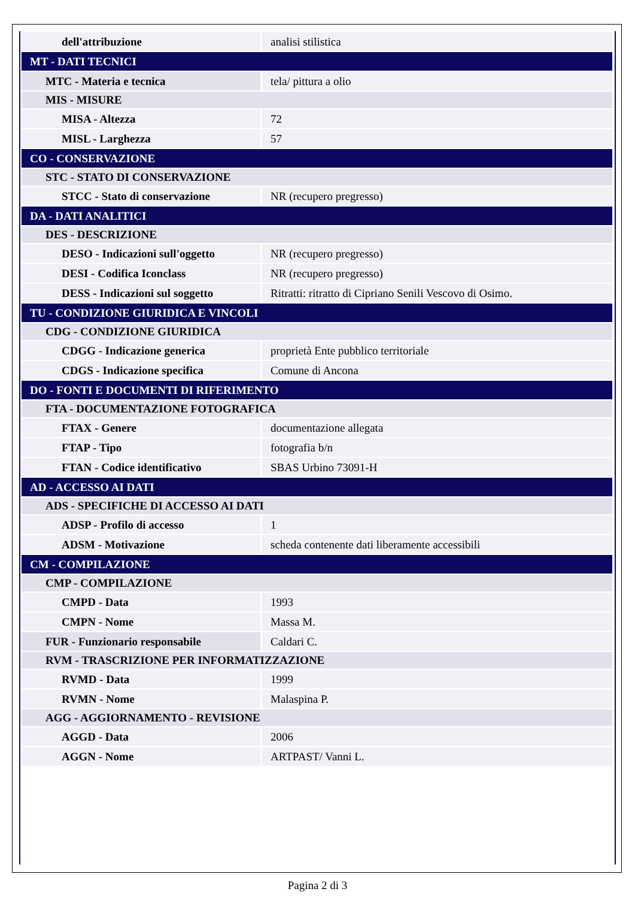| dell'attribuzione | analisi stilistica |
| MT - DATI TECNICI | |
| MTC - Materia e tecnica | tela/ pittura a olio |
| MIS - MISURE | |
| MISA - Altezza | 72 |
| MISL - Larghezza | 57 |
| CO - CONSERVAZIONE | |
| STC - STATO DI CONSERVAZIONE | |
| STCC - Stato di conservazione | NR (recupero pregresso) |
| DA - DATI ANALITICI | |
| DES - DESCRIZIONE | |
| DESO - Indicazioni sull'oggetto | NR (recupero pregresso) |
| DESI - Codifica Iconclass | NR (recupero pregresso) |
| DESS - Indicazioni sul soggetto | Ritratti: ritratto di Cipriano Senili Vescovo di Osimo. |
| TU - CONDIZIONE GIURIDICA E VINCOLI | |
| CDG - CONDIZIONE GIURIDICA | |
| CDGG - Indicazione generica | proprietà Ente pubblico territoriale |
| CDGS - Indicazione specifica | Comune di Ancona |
| DO - FONTI E DOCUMENTI DI RIFERIMENTO | |
| FTA - DOCUMENTAZIONE FOTOGRAFICA | |
| FTAX - Genere | documentazione allegata |
| FTAP - Tipo | fotografia b/n |
| FTAN - Codice identificativo | SBAS Urbino 73091-H |
| AD - ACCESSO AI DATI | |
| ADS - SPECIFICHE DI ACCESSO AI DATI | |
| ADSP - Profilo di accesso | 1 |
| ADSM - Motivazione | scheda contenente dati liberamente accessibili |
| CM - COMPILAZIONE | |
| CMP - COMPILAZIONE | |
| CMPD - Data | 1993 |
| CMPN - Nome | Massa M. |
| FUR - Funzionario responsabile | Caldari C. |
| RVM - TRASCRIZIONE PER INFORMATIZZAZIONE | |
| RVMD - Data | 1999 |
| RVMN - Nome | Malaspina P. |
| AGG - AGGIORNAMENTO - REVISIONE | |
| AGGD - Data | 2006 |
| AGGN - Nome | ARTPAST/ Vanni L. |
Pagina 2 di 3